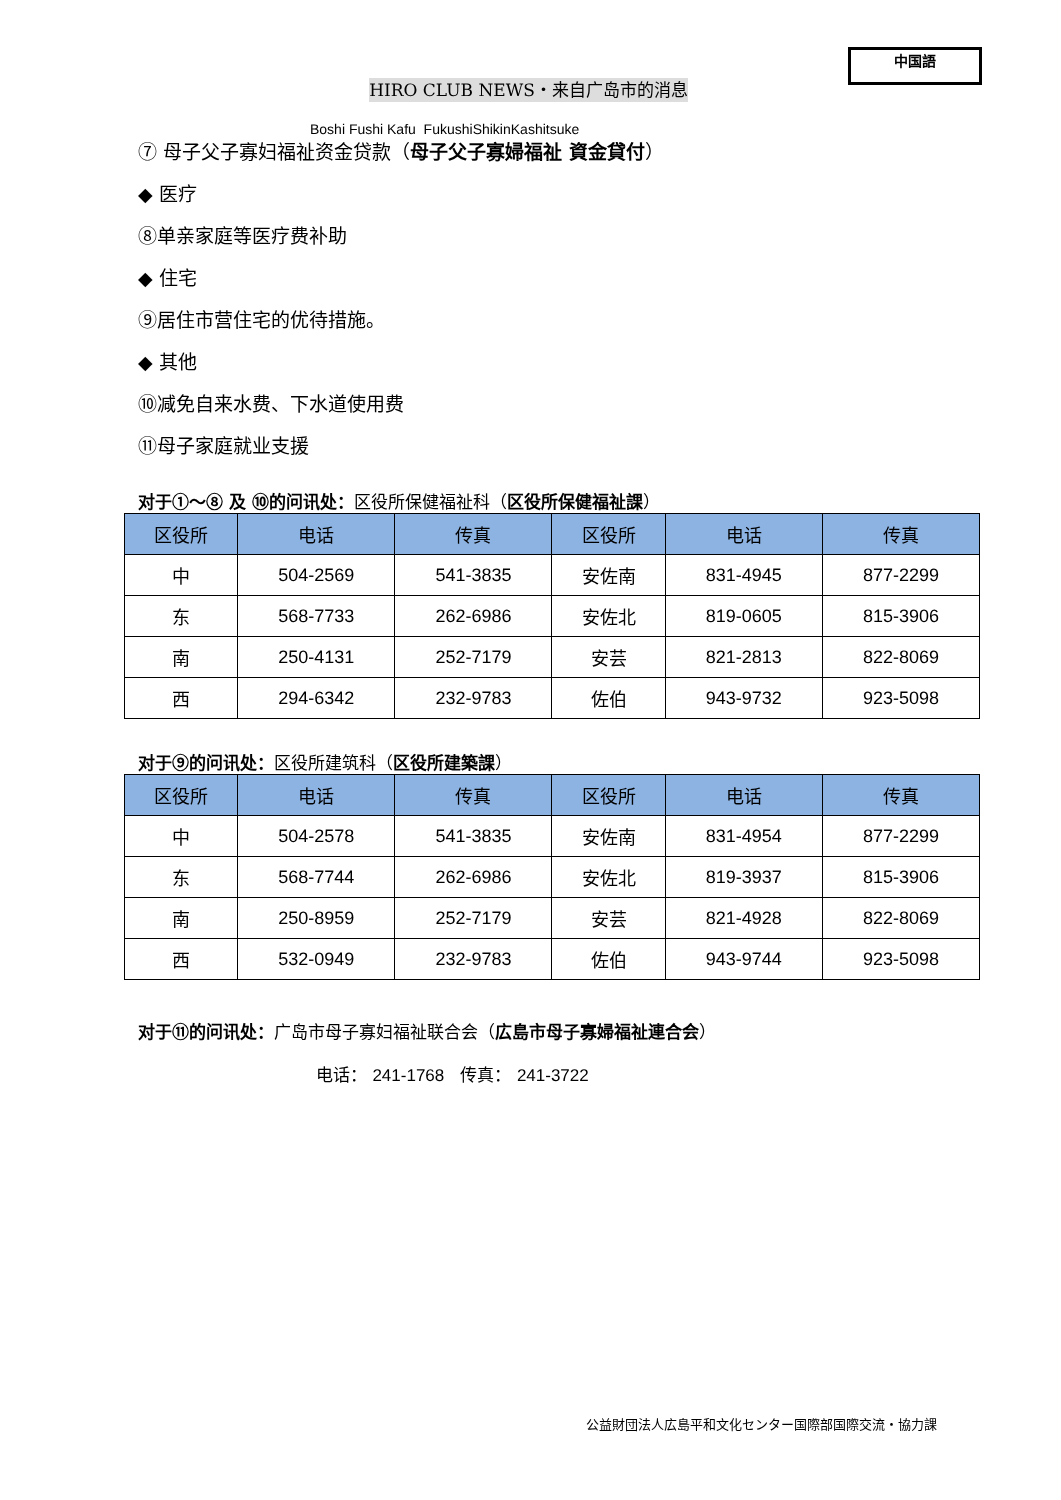中国語
HIRO CLUB NEWS・来自广岛市的消息
Boshi Fushi Kafu FukushiShikinKashitsuke
⑦ 母子父子寡妇福祉资金贷款（母子父子寡婦福祉 資金貸付）
◆ 医疗
⑧单亲家庭等医疗费补助
◆ 住宅
⑨居住市营住宅的优待措施。
◆ 其他
⑩减免自来水费、下水道使用费
⑪母子家庭就业支援
对于①～⑧ 及 ⑩的问讯处：区役所保健福祉科（区役所保健福祉課）
| 区役所 | 电话 | 传真 | 区役所 | 电话 | 传真 |
| --- | --- | --- | --- | --- | --- |
| 中 | 504-2569 | 541-3835 | 安佐南 | 831-4945 | 877-2299 |
| 东 | 568-7733 | 262-6986 | 安佐北 | 819-0605 | 815-3906 |
| 南 | 250-4131 | 252-7179 | 安芸 | 821-2813 | 822-8069 |
| 西 | 294-6342 | 232-9783 | 佐伯 | 943-9732 | 923-5098 |
对于⑨的问讯处：区役所建筑科（区役所建築課）
| 区役所 | 电话 | 传真 | 区役所 | 电话 | 传真 |
| --- | --- | --- | --- | --- | --- |
| 中 | 504-2578 | 541-3835 | 安佐南 | 831-4954 | 877-2299 |
| 东 | 568-7744 | 262-6986 | 安佐北 | 819-3937 | 815-3906 |
| 南 | 250-8959 | 252-7179 | 安芸 | 821-4928 | 822-8069 |
| 西 | 532-0949 | 232-9783 | 佐伯 | 943-9744 | 923-5098 |
对于⑪的问讯处：广岛市母子寡妇福祉联合会（広島市母子寡婦福祉連合会）
电话： 241-1768 传真： 241-3722
公益財団法人広島平和文化センター国際部国際交流・協力課